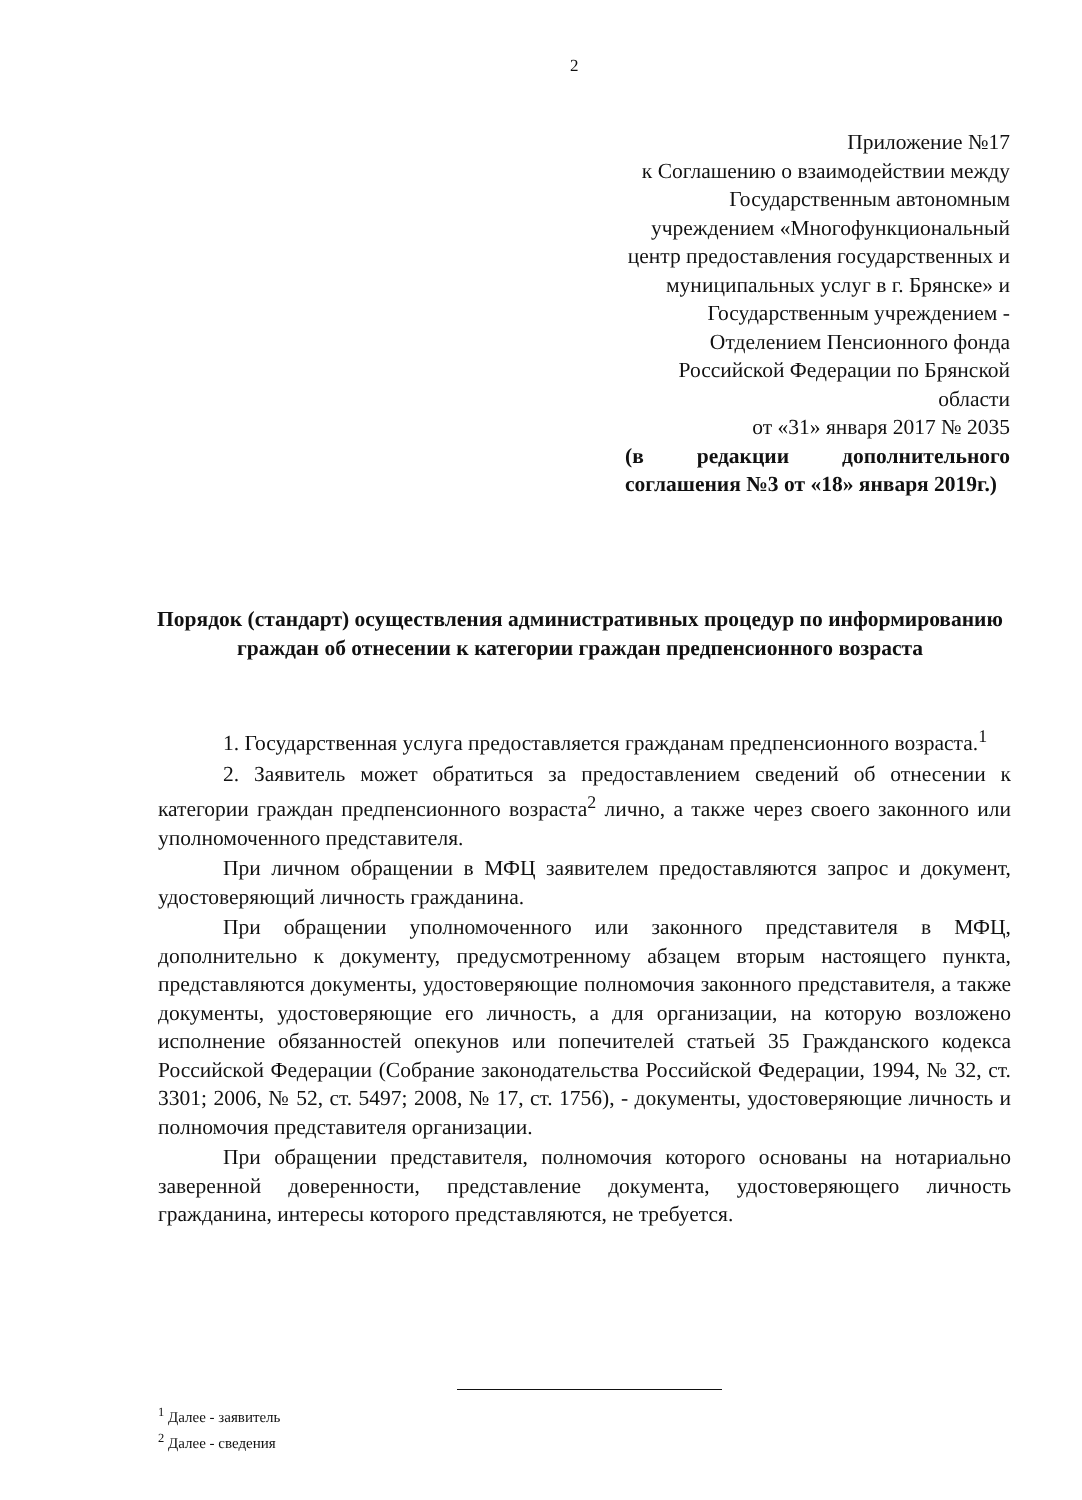2
Приложение №17
к Соглашению о взаимодействии между
Государственным автономным
учреждением «Многофункциональный
центр предоставления государственных и
муниципальных услуг в г. Брянске» и
Государственным учреждением -
Отделением Пенсионного фонда
Российской Федерации по Брянской
области
от «31» января 2017 № 2035
(в редакции дополнительного соглашения №3 от «18» января 2019г.)
Порядок (стандарт) осуществления административных процедур по информированию граждан об отнесении к категории граждан предпенсионного возраста
1. Государственная услуга предоставляется гражданам предпенсионного возраста.<sup>1</sup>
2. Заявитель может обратиться за предоставлением сведений об отнесении к категории граждан предпенсионного возраста<sup>2</sup> лично, а также через своего законного или уполномоченного представителя.
При личном обращении в МФЦ заявителем предоставляются запрос и документ, удостоверяющий личность гражданина.
При обращении уполномоченного или законного представителя в МФЦ, дополнительно к документу, предусмотренному абзацем вторым настоящего пункта, представляются документы, удостоверяющие полномочия законного представителя, а также документы, удостоверяющие его личность, а для организации, на которую возложено исполнение обязанностей опекунов или попечителей статьей 35 Гражданского кодекса Российской Федерации (Собрание законодательства Российской Федерации, 1994, № 32, ст. 3301; 2006, № 52, ст. 5497; 2008, № 17, ст. 1756), - документы, удостоверяющие личность и полномочия представителя организации.
При обращении представителя, полномочия которого основаны на нотариально заверенной доверенности, представление документа, удостоверяющего личность гражданина, интересы которого представляются, не требуется.
<sup>1</sup> Далее - заявитель
<sup>2</sup> Далее - сведения